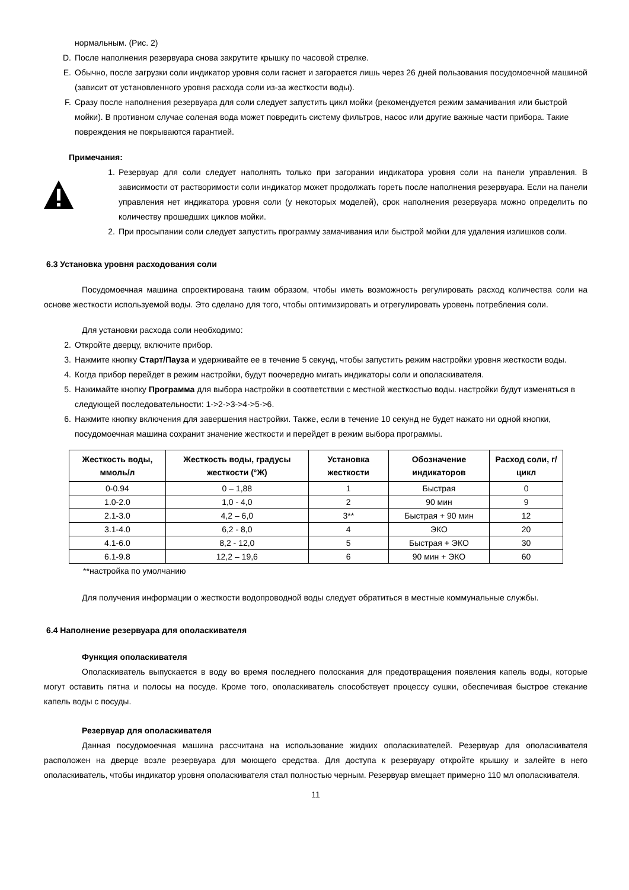нормальным. (Рис. 2)
D. После наполнения резервуара снова закрутите крышку по часовой стрелке.
E. Обычно, после загрузки соли индикатор уровня соли гаснет и загорается лишь через 26 дней пользования посудомоечной машиной (зависит от установленного уровня расхода соли из-за жесткости воды).
F. Сразу после наполнения резервуара для соли следует запустить цикл мойки (рекомендуется режим замачивания или быстрой мойки). В противном случае соленая вода может повредить систему фильтров, насос или другие важные части прибора. Такие повреждения не покрываются гарантией.
Примечания:
1. Резервуар для соли следует наполнять только при загорании индикатора уровня соли на панели управления. В зависимости от растворимости соли индикатор может продолжать гореть после наполнения резервуара. Если на панели управления нет индикатора уровня соли (у некоторых моделей), срок наполнения резервуара можно определить по количеству прошедших циклов мойки.
2. При просыпании соли следует запустить программу замачивания или быстрой мойки для удаления излишков соли.
6.3 Установка уровня расходования соли
Посудомоечная машина спроектирована таким образом, чтобы иметь возможность регулировать расход количества соли на основе жесткости используемой воды. Это сделано для того, чтобы оптимизировать и отрегулировать уровень потребления соли.
Для установки расхода соли необходимо:
2. Откройте дверцу, включите прибор.
3. Нажмите кнопку Старт/Пауза и удерживайте ее в течение 5 секунд, чтобы запустить режим настройки уровня жесткости воды.
4. Когда прибор перейдет в режим настройки, будут поочередно мигать индикаторы соли и ополаскивателя.
5. Нажимайте кнопку Программа для выбора настройки в соответствии с местной жесткостью воды. настройки будут изменяться в следующей последовательности: 1->2->3->4->5->6.
6. Нажмите кнопку включения для завершения настройки. Также, если в течение 10 секунд не будет нажато ни одной кнопки, посудомоечная машина сохранит значение жесткости и перейдет в режим выбора программы.
| Жесткость воды, ммоль/л | Жесткость воды, градусы жесткости (°Ж) | Установка жесткости | Обозначение индикаторов | Расход соли, г/цикл |
| --- | --- | --- | --- | --- |
| 0-0.94 | 0 – 1,88 | 1 | Быстрая | 0 |
| 1.0-2.0 | 1,0 - 4,0 | 2 | 90 мин | 9 |
| 2.1-3.0 | 4,2 – 6,0 | 3** | Быстрая + 90 мин | 12 |
| 3.1-4.0 | 6,2 - 8,0 | 4 | ЭКО | 20 |
| 4.1-6.0 | 8,2 - 12,0 | 5 | Быстрая + ЭКО | 30 |
| 6.1-9.8 | 12,2 – 19,6 | 6 | 90 мин + ЭКО | 60 |
**настройка по умолчанию
Для получения информации о жесткости водопроводной воды следует обратиться в местные коммунальные службы.
6.4 Наполнение резервуара для ополаскивателя
Функция ополаскивателя
Ополаскиватель выпускается в воду во время последнего полоскания для предотвращения появления капель воды, которые могут оставить пятна и полосы на посуде. Кроме того, ополаскиватель способствует процессу сушки, обеспечивая быстрое стекание капель воды с посуды.
Резервуар для ополаскивателя
Данная посудомоечная машина рассчитана на использование жидких ополаскивателей. Резервуар для ополаскивателя расположен на дверце возле резервуара для моющего средства. Для доступа к резервуару откройте крышку и залейте в него ополаскиватель, чтобы индикатор уровня ополаскивателя стал полностью черным. Резервуар вмещает примерно 110 мл ополаскивателя.
11